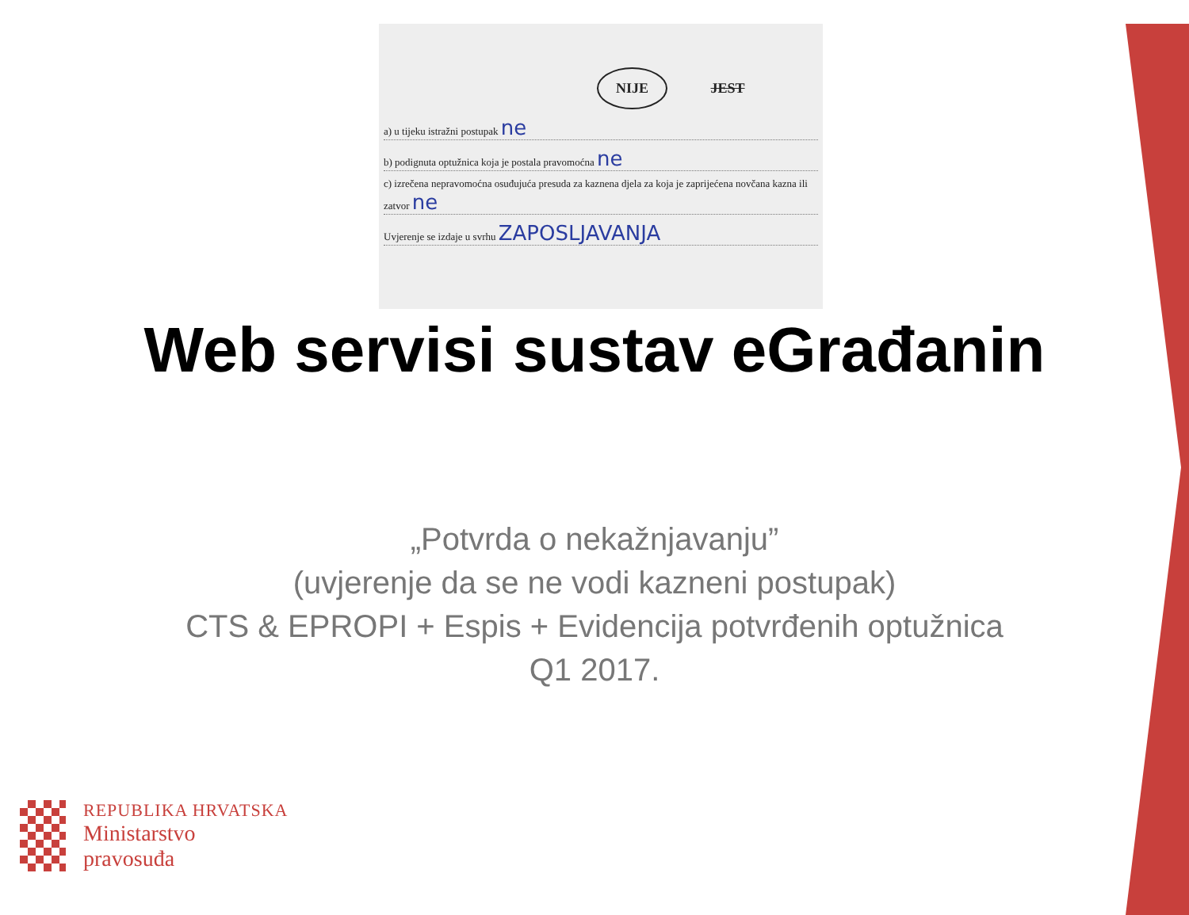NIJE JEST
a) u tijeku istražni postupak ne
b) podignuta optužnica koja je postala pravomoćna ne
c) izrečena nepravomoćna osuđujuća presuda za kaznena djela za koja je zaprijećena novčana kazna ili zatvor ne
Uvjerenje se izdaje u svrhu ZAPOSLJAVANJA
Web servisi sustav eGrađanin
„Potvrda o nekažnjavanju”
(uvjerenje da se ne vodi kazneni postupak)
CTS & EPROPI + Espis + Evidencija potvrđenih optužnica
Q1 2017.
REPUBLIKA HRVATSKA
Ministarstvo
pravosuđa